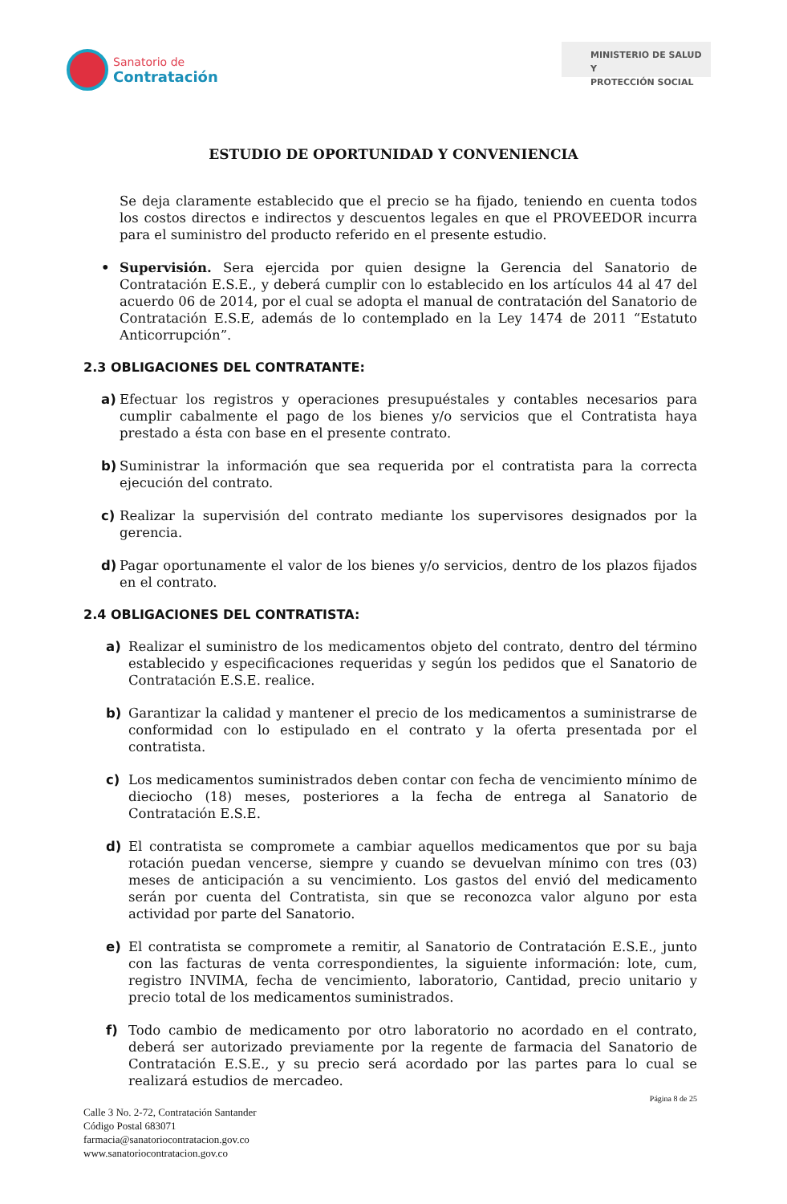Sanatorio de
Contratación
MINISTERIO DE SALUD Y
PROTECCIÓN SOCIAL
ESTUDIO DE OPORTUNIDAD Y CONVENIENCIA
Se deja claramente establecido que el precio se ha fijado, teniendo en cuenta todos los costos directos e indirectos y descuentos legales en que el PROVEEDOR incurra para el suministro del producto referido en el presente estudio.
• Supervisión. Sera ejercida por quien designe la Gerencia del Sanatorio de Contratación E.S.E., y deberá cumplir con lo establecido en los artículos 44 al 47 del acuerdo 06 de 2014, por el cual se adopta el manual de contratación del Sanatorio de Contratación E.S.E, además de lo contemplado en la Ley 1474 de 2011 “Estatuto Anticorrupción”.
2.3 OBLIGACIONES DEL CONTRATANTE:
a) Efectuar los registros y operaciones presupuéstales y contables necesarios para cumplir cabalmente el pago de los bienes y/o servicios que el Contratista haya prestado a ésta con base en el presente contrato.
b) Suministrar la información que sea requerida por el contratista para la correcta ejecución del contrato.
c) Realizar la supervisión del contrato mediante los supervisores designados por la gerencia.
d) Pagar oportunamente el valor de los bienes y/o servicios, dentro de los plazos fijados en el contrato.
2.4 OBLIGACIONES DEL CONTRATISTA:
a) Realizar el suministro de los medicamentos objeto del contrato, dentro del término establecido y especificaciones requeridas y según los pedidos que el Sanatorio de Contratación E.S.E. realice.
b) Garantizar la calidad y mantener el precio de los medicamentos a suministrarse de conformidad con lo estipulado en el contrato y la oferta presentada por el contratista.
c) Los medicamentos suministrados deben contar con fecha de vencimiento mínimo de dieciocho (18) meses, posteriores a la fecha de entrega al Sanatorio de Contratación E.S.E.
d) El contratista se compromete a cambiar aquellos medicamentos que por su baja rotación puedan vencerse, siempre y cuando se devuelvan mínimo con tres (03) meses de anticipación a su vencimiento. Los gastos del envió del medicamento serán por cuenta del Contratista, sin que se reconozca valor alguno por esta actividad por parte del Sanatorio.
e) El contratista se compromete a remitir, al Sanatorio de Contratación E.S.E., junto con las facturas de venta correspondientes, la siguiente información: lote, cum, registro INVIMA, fecha de vencimiento, laboratorio, Cantidad, precio unitario y precio total de los medicamentos suministrados.
f) Todo cambio de medicamento por otro laboratorio no acordado en el contrato, deberá ser autorizado previamente por la regente de farmacia del Sanatorio de Contratación E.S.E., y su precio será acordado por las partes para lo cual se realizará estudios de mercadeo.
Página 8 de 25
Calle 3 No. 2-72, Contratación Santander
Código Postal 683071
farmacia@sanatoriocontratacion.gov.co
www.sanatoriocontratacion.gov.co